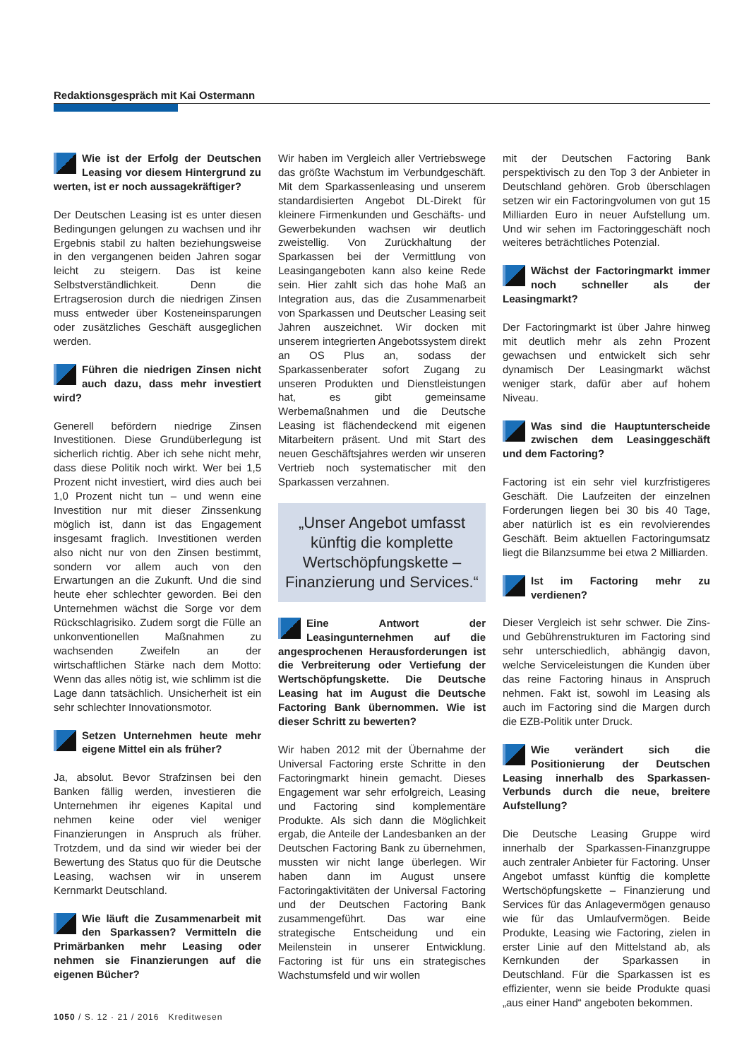Redaktionsgespräch mit Kai Ostermann
Wie ist der Erfolg der Deutschen Leasing vor diesem Hintergrund zu werten, ist er noch aussagekräftiger?
Der Deutschen Leasing ist es unter diesen Bedingungen gelungen zu wachsen und ihr Ergebnis stabil zu halten beziehungsweise in den vergangenen beiden Jahren sogar leicht zu steigern. Das ist keine Selbstverständlichkeit. Denn die Ertragserosion durch die niedrigen Zinsen muss entweder über Kosteneinsparungen oder zusätzliches Geschäft ausgeglichen werden.
Führen die niedrigen Zinsen nicht auch dazu, dass mehr investiert wird?
Generell befördern niedrige Zinsen Investitionen. Diese Grundüberlegung ist sicherlich richtig. Aber ich sehe nicht mehr, dass diese Politik noch wirkt. Wer bei 1,5 Prozent nicht investiert, wird dies auch bei 1,0 Prozent nicht tun – und wenn eine Investition nur mit dieser Zinssenkung möglich ist, dann ist das Engagement insgesamt fraglich. Investitionen werden also nicht nur von den Zinsen bestimmt, sondern vor allem auch von den Erwartungen an die Zukunft. Und die sind heute eher schlechter geworden. Bei den Unternehmen wächst die Sorge vor dem Rückschlagrisiko. Zudem sorgt die Fülle an unkonventionellen Maßnahmen zu wachsenden Zweifeln an der wirtschaftlichen Stärke nach dem Motto: Wenn das alles nötig ist, wie schlimm ist die Lage dann tatsächlich. Unsicherheit ist ein sehr schlechter Innovationsmotor.
Setzen Unternehmen heute mehr eigene Mittel ein als früher?
Ja, absolut. Bevor Strafzinsen bei den Banken fällig werden, investieren die Unternehmen ihr eigenes Kapital und nehmen keine oder viel weniger Finanzierungen in Anspruch als früher. Trotzdem, und da sind wir wieder bei der Bewertung des Status quo für die Deutsche Leasing, wachsen wir in unserem Kernmarkt Deutschland.
Wie läuft die Zusammenarbeit mit den Sparkassen? Vermitteln die Primärbanken mehr Leasing oder nehmen sie Finanzierungen auf die eigenen Bücher?
Wir haben im Vergleich aller Vertriebswege das größte Wachstum im Verbundgeschäft. Mit dem Sparkassenleasing und unserem standardisierten Angebot DL-Direkt für kleinere Firmenkunden und Geschäfts- und Gewerbekunden wachsen wir deutlich zweistellig. Von Zurückhaltung der Sparkassen bei der Vermittlung von Leasingangeboten kann also keine Rede sein. Hier zahlt sich das hohe Maß an Integration aus, das die Zusammenarbeit von Sparkassen und Deutscher Leasing seit Jahren auszeichnet. Wir docken mit unserem integrierten Angebotssystem direkt an OS Plus an, sodass der Sparkassenberater sofort Zugang zu unseren Produkten und Dienstleistungen hat, es gibt gemeinsame Werbemaßnahmen und die Deutsche Leasing ist flächendeckend mit eigenen Mitarbeitern präsent. Und mit Start des neuen Geschäftsjahres werden wir unseren Vertrieb noch systematischer mit den Sparkassen verzahnen.
„Unser Angebot umfasst künftig die komplette Wertschöpfungskette – Finanzierung und Services.“
Eine Antwort der Leasingunternehmen auf die angesprochenen Herausforderungen ist die Verbreiterung oder Vertiefung der Wertschöpfungskette. Die Deutsche Leasing hat im August die Deutsche Factoring Bank übernommen. Wie ist dieser Schritt zu bewerten?
Wir haben 2012 mit der Übernahme der Universal Factoring erste Schritte in den Factoringmarkt hinein gemacht. Dieses Engagement war sehr erfolgreich, Leasing und Factoring sind komplementäre Produkte. Als sich dann die Möglichkeit ergab, die Anteile der Landesbanken an der Deutschen Factoring Bank zu übernehmen, mussten wir nicht lange überlegen. Wir haben dann im August unsere Factoringaktivitäten der Universal Factoring und der Deutschen Factoring Bank zusammengeführt. Das war eine strategische Entscheidung und ein Meilenstein in unserer Entwicklung. Factoring ist für uns ein strategisches Wachstumsfeld und wir wollen
mit der Deutschen Factoring Bank perspektivisch zu den Top 3 der Anbieter in Deutschland gehören. Grob überschlagen setzen wir ein Factoringvolumen von gut 15 Milliarden Euro in neuer Aufstellung um. Und wir sehen im Factoringgeschäft noch weiteres beträchtliches Potenzial.
Wächst der Factoringmarkt immer noch schneller als der Leasingmarkt?
Der Factoringmarkt ist über Jahre hinweg mit deutlich mehr als zehn Prozent gewachsen und entwickelt sich sehr dynamisch Der Leasingmarkt wächst weniger stark, dafür aber auf hohem Niveau.
Was sind die Hauptunterscheide zwischen dem Leasinggeschäft und dem Factoring?
Factoring ist ein sehr viel kurzfristigeres Geschäft. Die Laufzeiten der einzelnen Forderungen liegen bei 30 bis 40 Tage, aber natürlich ist es ein revolvierendes Geschäft. Beim aktuellen Factoringumsatz liegt die Bilanzsumme bei etwa 2 Milliarden.
Ist im Factoring mehr zu verdienen?
Dieser Vergleich ist sehr schwer. Die Zins- und Gebührenstrukturen im Factoring sind sehr unterschiedlich, abhängig davon, welche Serviceleistungen die Kunden über das reine Factoring hinaus in Anspruch nehmen. Fakt ist, sowohl im Leasing als auch im Factoring sind die Margen durch die EZB-Politik unter Druck.
Wie verändert sich die Positionierung der Deutschen Leasing innerhalb des Sparkassen-Verbunds durch die neue, breitere Aufstellung?
Die Deutsche Leasing Gruppe wird innerhalb der Sparkassen-Finanzgruppe auch zentraler Anbieter für Factoring. Unser Angebot umfasst künftig die komplette Wertschöpfungskette – Finanzierung und Services für das Anlagevermögen genauso wie für das Umlaufvermögen. Beide Produkte, Leasing wie Factoring, zielen in erster Linie auf den Mittelstand ab, als Kernkunden der Sparkassen in Deutschland. Für die Sparkassen ist es effizienter, wenn sie beide Produkte quasi „aus einer Hand“ angeboten bekommen.
1050 / S. 12 · 21 / 2016 Kreditwesen